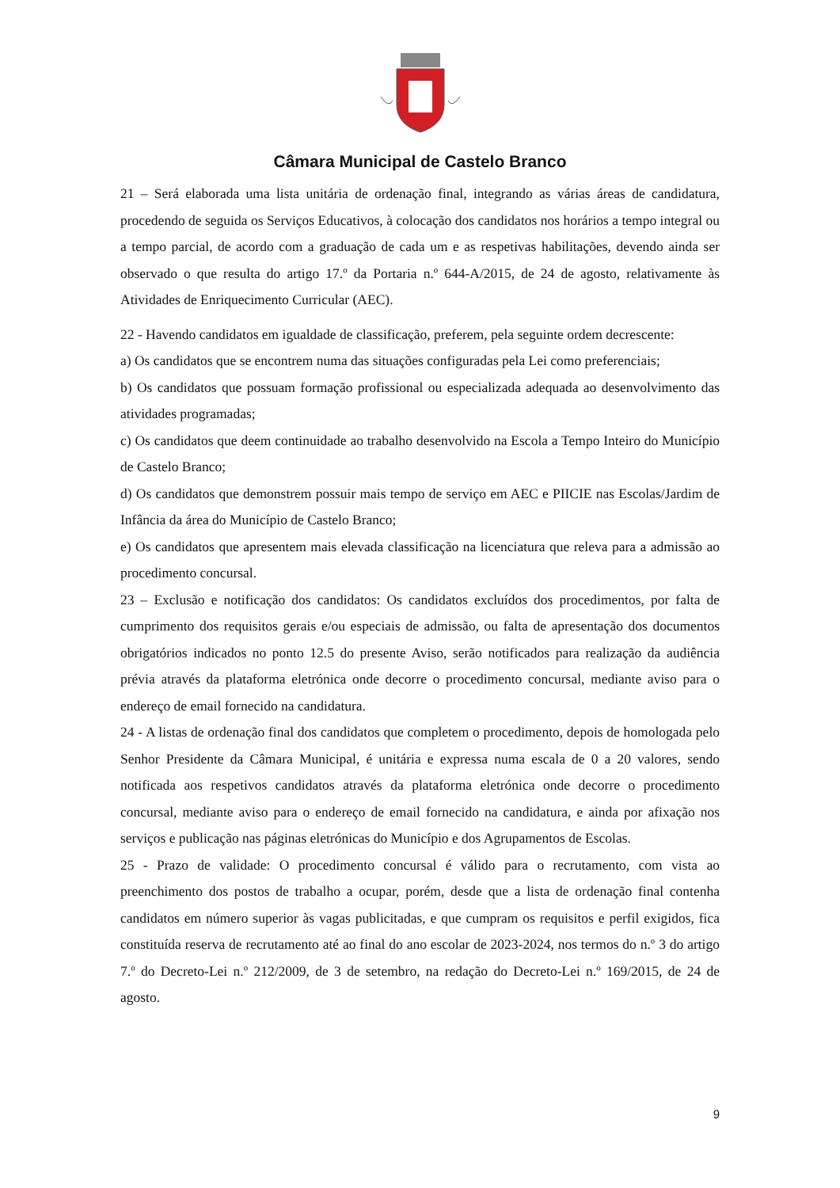Câmara Municipal de Castelo Branco
21 – Será elaborada uma lista unitária de ordenação final, integrando as várias áreas de candidatura, procedendo de seguida os Serviços Educativos, à colocação dos candidatos nos horários a tempo integral ou a tempo parcial, de acordo com a graduação de cada um e as respetivas habilitações, devendo ainda ser observado o que resulta do artigo 17.º da Portaria n.º 644-A/2015, de 24 de agosto, relativamente às Atividades de Enriquecimento Curricular (AEC).
22 - Havendo candidatos em igualdade de classificação, preferem, pela seguinte ordem decrescente:
a) Os candidatos que se encontrem numa das situações configuradas pela Lei como preferenciais;
b) Os candidatos que possuam formação profissional ou especializada adequada ao desenvolvimento das atividades programadas;
c) Os candidatos que deem continuidade ao trabalho desenvolvido na Escola a Tempo Inteiro do Município de Castelo Branco;
d) Os candidatos que demonstrem possuir mais tempo de serviço em AEC e PIICIE nas Escolas/Jardim de Infância da área do Município de Castelo Branco;
e) Os candidatos que apresentem mais elevada classificação na licenciatura que releva para a admissão ao procedimento concursal.
23 – Exclusão e notificação dos candidatos: Os candidatos excluídos dos procedimentos, por falta de cumprimento dos requisitos gerais e/ou especiais de admissão, ou falta de apresentação dos documentos obrigatórios indicados no ponto 12.5 do presente Aviso, serão notificados para realização da audiência prévia através da plataforma eletrónica onde decorre o procedimento concursal, mediante aviso para o endereço de email fornecido na candidatura.
24 - A listas de ordenação final dos candidatos que completem o procedimento, depois de homologada pelo Senhor Presidente da Câmara Municipal, é unitária e expressa numa escala de 0 a 20 valores, sendo notificada aos respetivos candidatos através da plataforma eletrónica onde decorre o procedimento concursal, mediante aviso para o endereço de email fornecido na candidatura, e ainda por afixação nos serviços e publicação nas páginas eletrónicas do Município e dos Agrupamentos de Escolas.
25 - Prazo de validade: O procedimento concursal é válido para o recrutamento, com vista ao preenchimento dos postos de trabalho a ocupar, porém, desde que a lista de ordenação final contenha candidatos em número superior às vagas publicitadas, e que cumpram os requisitos e perfil exigidos, fica constituída reserva de recrutamento até ao final do ano escolar de 2023-2024, nos termos do n.º 3 do artigo 7.º do Decreto-Lei n.º 212/2009, de 3 de setembro, na redação do Decreto-Lei n.º 169/2015, de 24 de agosto.
9